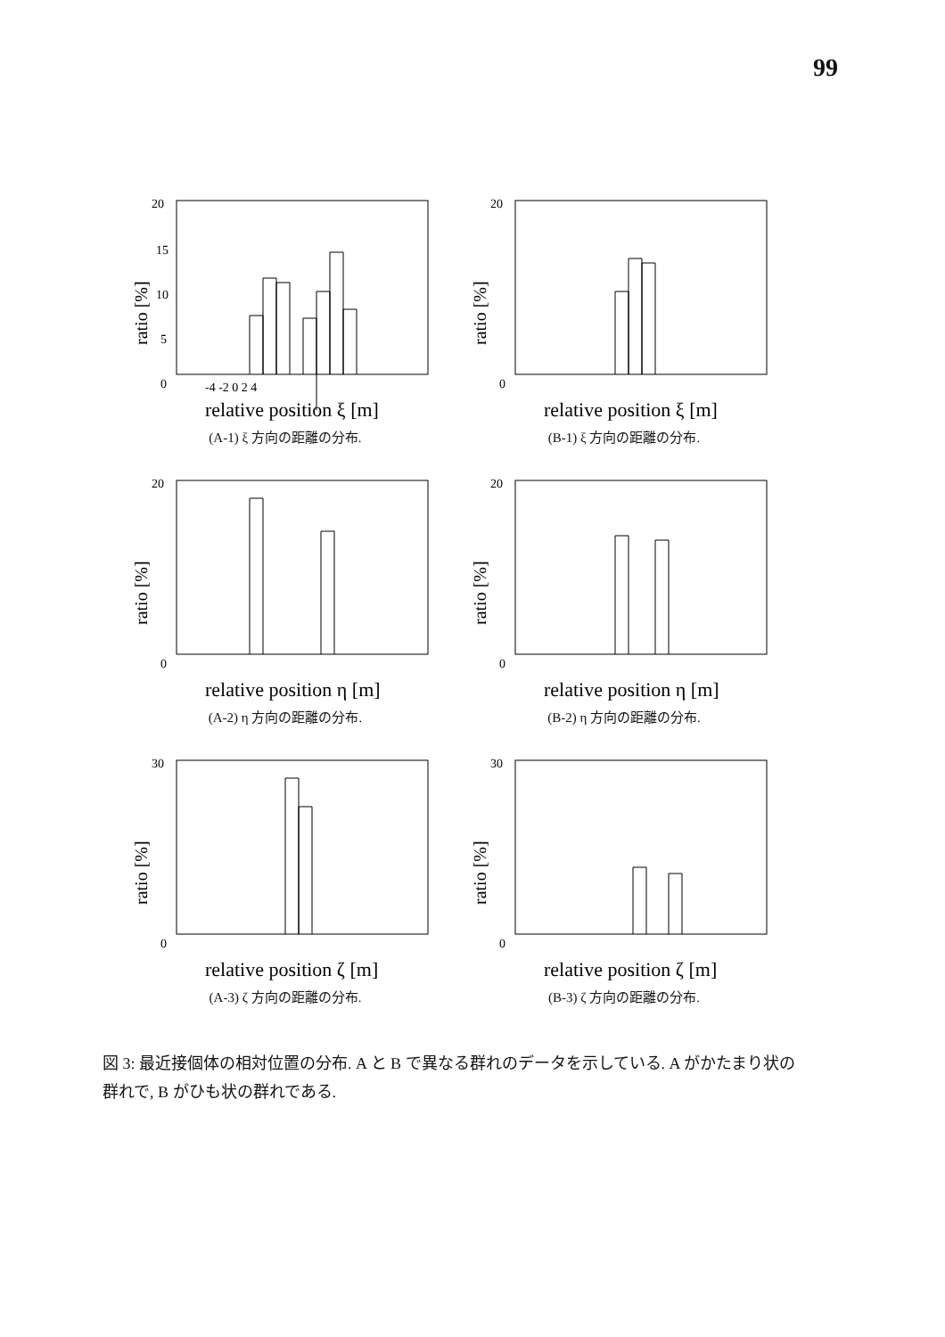99
20
15
10
5
0
ratio [%]
-4 -2 0 2 4
relative position ξ [m]
(A-1) ξ 方向の距離の分布.
20
0
ratio [%]
relative position ξ [m]
(B-1) ξ 方向の距離の分布.
20
0
ratio [%]
relative position η [m]
(A-2) η 方向の距離の分布.
20
0
ratio [%]
relative position η [m]
(B-2) η 方向の距離の分布.
30
0
ratio [%]
relative position ζ [m]
(A-3) ζ 方向の距離の分布.
30
0
ratio [%]
relative position ζ [m]
(B-3) ζ 方向の距離の分布.
図 3: 最近接個体の相対位置の分布. A と B で異なる群れのデータを示している. A がかたまり状の群れで, B がひも状の群れである.